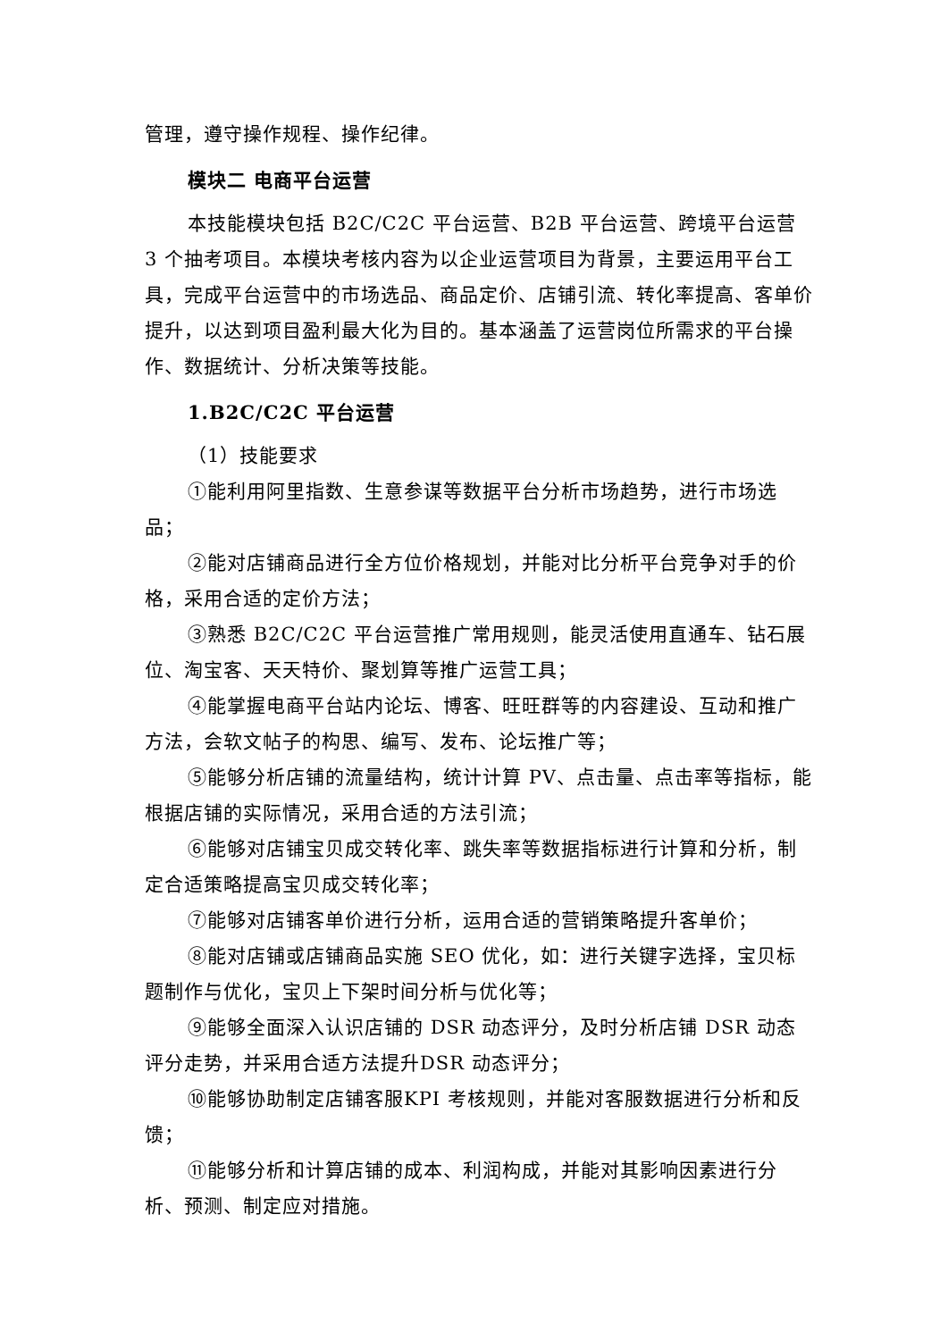管理，遵守操作规程、操作纪律。
模块二 电商平台运营
本技能模块包括 B2C/C2C 平台运营、B2B 平台运营、跨境平台运营 3 个抽考项目。本模块考核内容为以企业运营项目为背景，主要运用平台工具，完成平台运营中的市场选品、商品定价、店铺引流、转化率提高、客单价提升，以达到项目盈利最大化为目的。基本涵盖了运营岗位所需求的平台操作、数据统计、分析决策等技能。
1.B2C/C2C 平台运营
（1）技能要求
①能利用阿里指数、生意参谋等数据平台分析市场趋势，进行市场选品；
②能对店铺商品进行全方位价格规划，并能对比分析平台竞争对手的价格，采用合适的定价方法；
③熟悉 B2C/C2C 平台运营推广常用规则，能灵活使用直通车、钻石展位、淘宝客、天天特价、聚划算等推广运营工具；
④能掌握电商平台站内论坛、博客、旺旺群等的内容建设、互动和推广方法，会软文帖子的构思、编写、发布、论坛推广等；
⑤能够分析店铺的流量结构，统计计算 PV、点击量、点击率等指标，能根据店铺的实际情况，采用合适的方法引流；
⑥能够对店铺宝贝成交转化率、跳失率等数据指标进行计算和分析，制定合适策略提高宝贝成交转化率；
⑦能够对店铺客单价进行分析，运用合适的营销策略提升客单价；
⑧能对店铺或店铺商品实施 SEO 优化，如：进行关键字选择，宝贝标题制作与优化，宝贝上下架时间分析与优化等；
⑨能够全面深入认识店铺的 DSR 动态评分，及时分析店铺 DSR 动态评分走势，并采用合适方法提升DSR 动态评分；
⑩能够协助制定店铺客服KPI 考核规则，并能对客服数据进行分析和反馈；
⑪能够分析和计算店铺的成本、利润构成，并能对其影响因素进行分析、预测、制定应对措施。